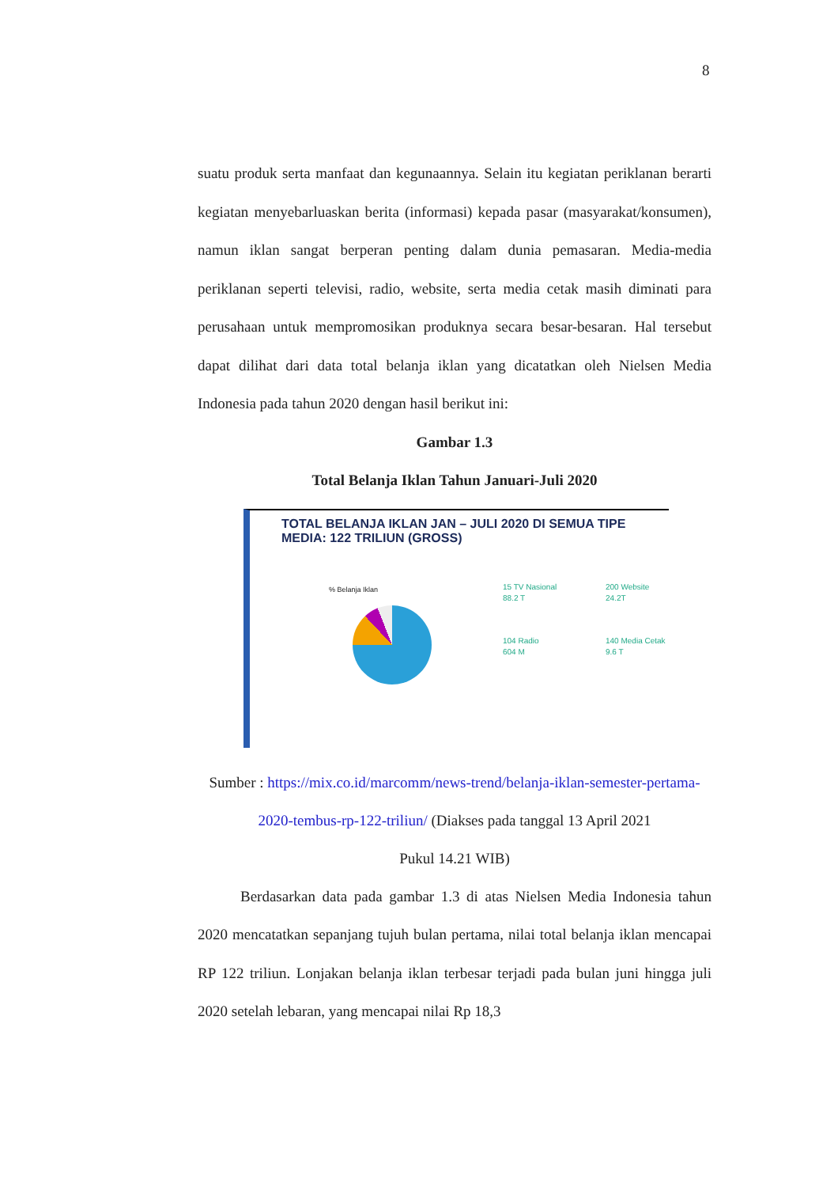8
suatu produk serta manfaat dan kegunaannya. Selain itu kegiatan periklanan berarti kegiatan menyebarluaskan berita (informasi) kepada pasar (masyarakat/konsumen), namun iklan sangat berperan penting dalam dunia pemasaran. Media-media periklanan seperti televisi, radio, website, serta media cetak masih diminati para perusahaan untuk mempromosikan produknya secara besar-besaran. Hal tersebut dapat dilihat dari data total belanja iklan yang dicatatkan oleh Nielsen Media Indonesia pada tahun 2020 dengan hasil berikut ini:
Gambar 1.3
Total Belanja Iklan Tahun Januari-Juli 2020
TOTAL BELANJA IKLAN JAN – JULI 2020 DI SEMUA TIPE MEDIA: 122 TRILIUN (GROSS)
% Belanja Iklan
15 TV Nasional
88.2 T
200 Website
24.2T
104 Radio
604 M
140 Media Cetak
9.6 T
Sumber : https://mix.co.id/marcomm/news-trend/belanja-iklan-semester-pertama-2020-tembus-rp-122-triliun/ (Diakses pada tanggal 13 April 2021
Pukul 14.21 WIB)
Berdasarkan data pada gambar 1.3 di atas Nielsen Media Indonesia tahun 2020 mencatatkan sepanjang tujuh bulan pertama, nilai total belanja iklan mencapai RP 122 triliun. Lonjakan belanja iklan terbesar terjadi pada bulan juni hingga juli 2020 setelah lebaran, yang mencapai nilai Rp 18,3